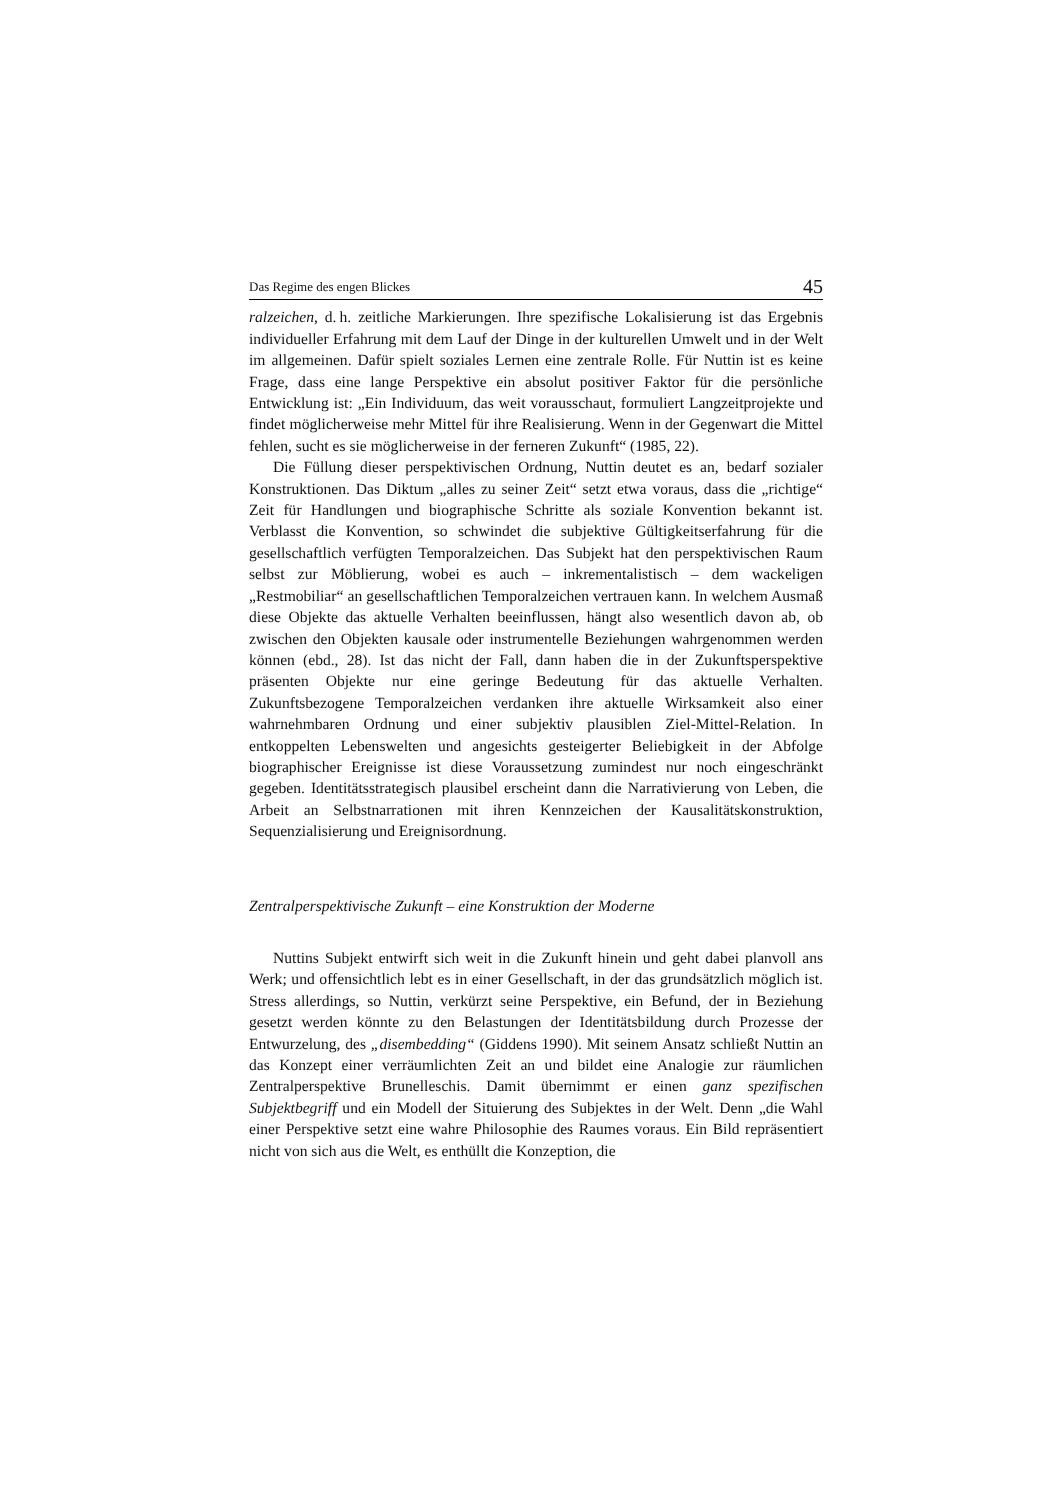Das Regime des engen Blickes 45
ralzeichen, d. h. zeitliche Markierungen. Ihre spezifische Lokalisierung ist das Ergebnis individueller Erfahrung mit dem Lauf der Dinge in der kulturellen Umwelt und in der Welt im allgemeinen. Dafür spielt soziales Lernen eine zentrale Rolle. Für Nuttin ist es keine Frage, dass eine lange Perspektive ein absolut positiver Faktor für die persönliche Entwicklung ist: „Ein Individuum, das weit vorausschaut, formuliert Langzeitprojekte und findet möglicherweise mehr Mittel für ihre Realisierung. Wenn in der Gegenwart die Mittel fehlen, sucht es sie möglicherweise in der ferneren Zukunft“ (1985, 22).
Die Füllung dieser perspektivischen Ordnung, Nuttin deutet es an, bedarf sozialer Konstruktionen. Das Diktum „alles zu seiner Zeit“ setzt etwa voraus, dass die „richtige“ Zeit für Handlungen und biographische Schritte als soziale Konvention bekannt ist. Verblasst die Konvention, so schwindet die subjektive Gültigkeitserfahrung für die gesellschaftlich verfügten Temporalzeichen. Das Subjekt hat den perspektivischen Raum selbst zur Möblierung, wobei es auch – inkrementalistisch – dem wackeligen „Restmobiliar“ an gesellschaftlichen Temporalzeichen vertrauen kann. In welchem Ausmaß diese Objekte das aktuelle Verhalten beeinflussen, hängt also wesentlich davon ab, ob zwischen den Objekten kausale oder instrumentelle Beziehungen wahrgenommen werden können (ebd., 28). Ist das nicht der Fall, dann haben die in der Zukunftsperspektive präsenten Objekte nur eine geringe Bedeutung für das aktuelle Verhalten. Zukunftsbezogene Temporalzeichen verdanken ihre aktuelle Wirksamkeit also einer wahrnehmbaren Ordnung und einer subjektiv plausiblen Ziel-Mittel-Relation. In entkoppelten Lebenswelten und angesichts gesteigerter Beliebigkeit in der Abfolge biographischer Ereignisse ist diese Voraussetzung zumindest nur noch eingeschränkt gegeben. Identitätsstrategisch plausibel erscheint dann die Narrativierung von Leben, die Arbeit an Selbstnarrationen mit ihren Kennzeichen der Kausalitätskonstruktion, Sequenzialisierung und Ereignisordnung.
Zentralperspektivische Zukunft – eine Konstruktion der Moderne
Nuttins Subjekt entwirft sich weit in die Zukunft hinein und geht dabei planvoll ans Werk; und offensichtlich lebt es in einer Gesellschaft, in der das grundsätzlich möglich ist. Stress allerdings, so Nuttin, verkürzt seine Perspektive, ein Befund, der in Beziehung gesetzt werden könnte zu den Belastungen der Identitätsbildung durch Prozesse der Entwurzelung, des „disembedding“ (Giddens 1990). Mit seinem Ansatz schließt Nuttin an das Konzept einer verräumlichten Zeit an und bildet eine Analogie zur räumlichen Zentralperspektive Brunelleschis. Damit übernimmt er einen ganz spezifischen Subjektbegriff und ein Modell der Situierung des Subjektes in der Welt. Denn „die Wahl einer Perspektive setzt eine wahre Philosophie des Raumes voraus. Ein Bild repräsentiert nicht von sich aus die Welt, es enthüllt die Konzeption, die